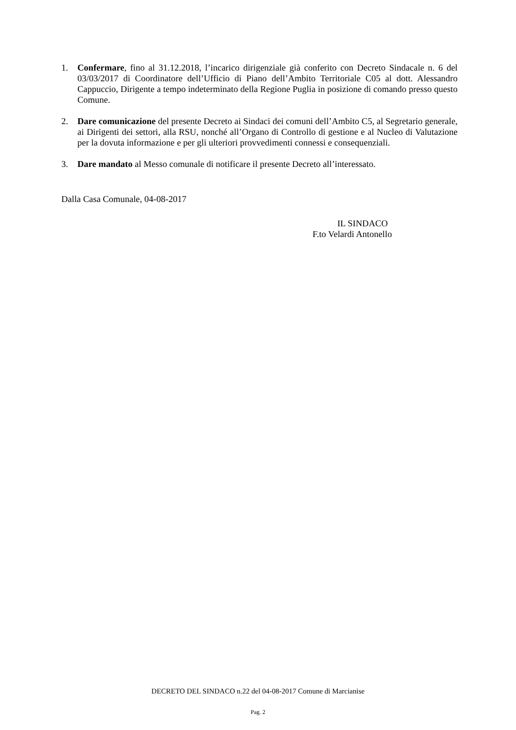1. Confermare, fino al 31.12.2018, l’incarico dirigenziale già conferito con Decreto Sindacale n. 6 del 03/03/2017 di Coordinatore dell’Ufficio di Piano dell’Ambito Territoriale C05 al dott. Alessandro Cappuccio, Dirigente a tempo indeterminato della Regione Puglia in posizione di comando presso questo Comune.
2. Dare comunicazione del presente Decreto ai Sindaci dei comuni dell’Ambito C5, al Segretario generale, ai Dirigenti dei settori, alla RSU, nonché all’Organo di Controllo di gestione e al Nucleo di Valutazione per la dovuta informazione e per gli ulteriori provvedimenti connessi e consequenziali.
3. Dare mandato al Messo comunale di notificare il presente Decreto all’interessato.
Dalla Casa Comunale, 04-08-2017
IL SINDACO
F.to Velardi Antonello
DECRETO DEL SINDACO n.22 del 04-08-2017 Comune di Marcianise
Pag. 2